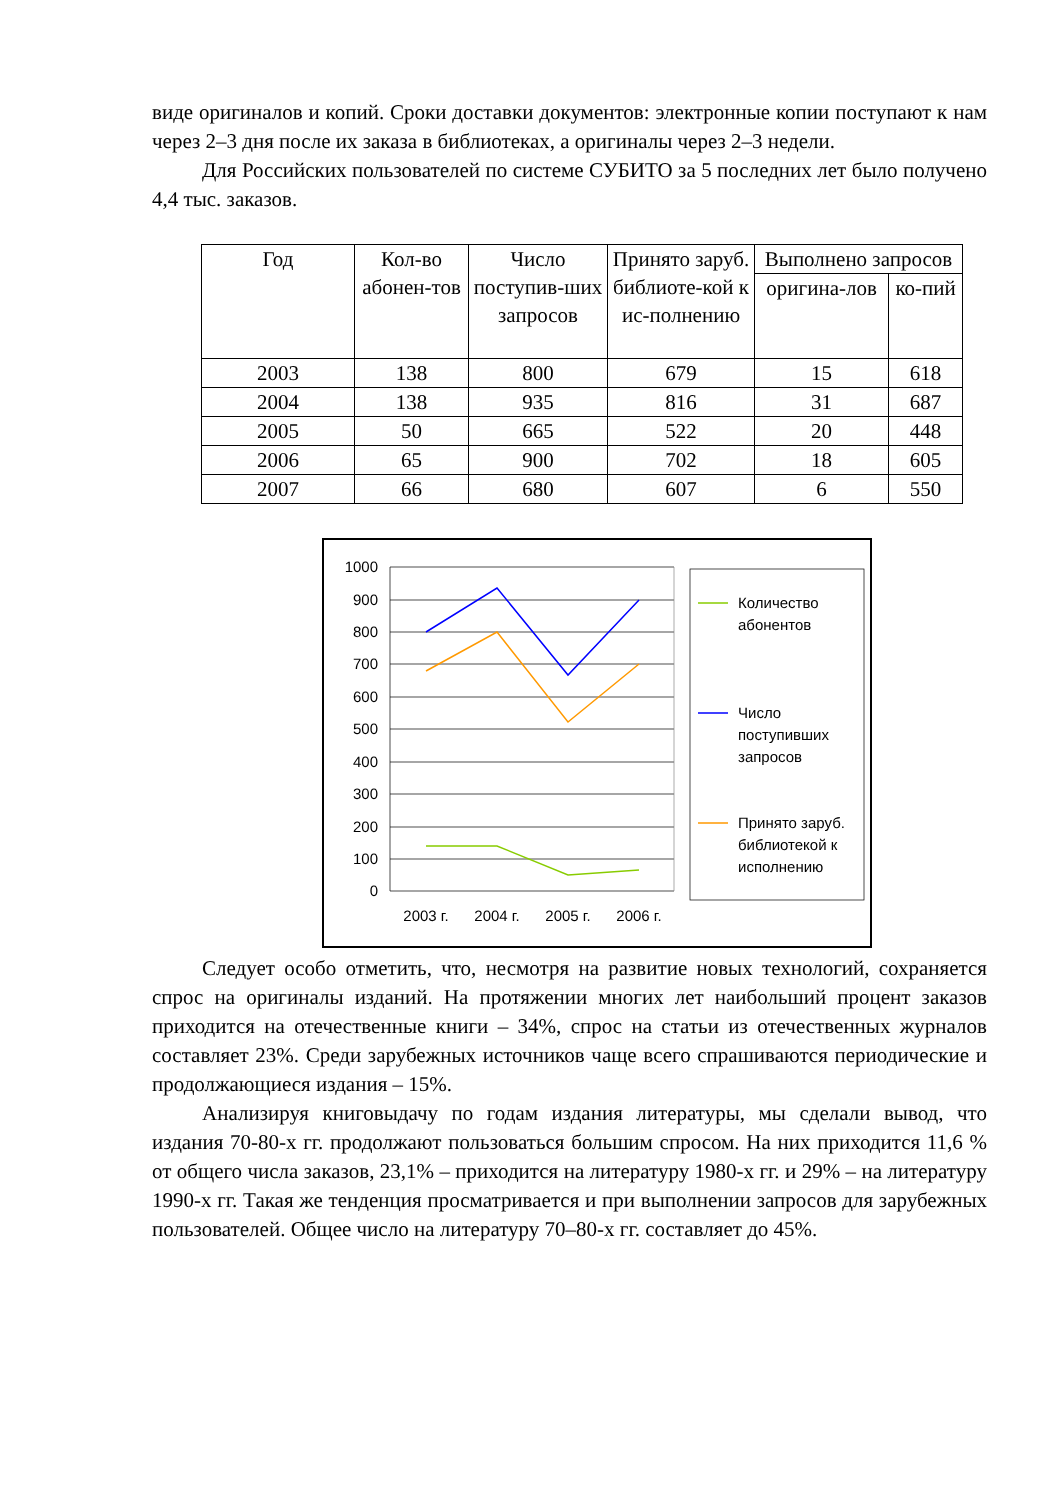виде оригиналов и копий. Сроки доставки документов: электронные копии поступают к нам через 2–3 дня после их заказа в библиотеках, а оригиналы через 2–3 недели.
Для Российских пользователей по системе СУБИТО за 5 последних лет было получено 4,4 тыс. заказов.
| Год | Кол-во абонен-тов | Число поступив-ших запросов | Принято заруб. библиоте-кой к ис-полнению | Выполнено запросов | |
| --- | --- | --- | --- | --- | --- |
| | | | | оригина-лов | ко-пий |
| 2003 | 138 | 800 | 679 | 15 | 618 |
| 2004 | 138 | 935 | 816 | 31 | 687 |
| 2005 | 50 | 665 | 522 | 20 | 448 |
| 2006 | 65 | 900 | 702 | 18 | 605 |
| 2007 | 66 | 680 | 607 | 6 | 550 |
1000
900
800
700
600
500
400
300
200
100
0
2003 г.
2004 г.
2005 г.
2006 г.
Количество
абонентов
Число
поступивших
запросов
Принято заруб.
библиотекой к
исполнению
Следует особо отметить, что, несмотря на развитие новых технологий, сохраняется спрос на оригиналы изданий. На протяжении многих лет наибольший процент заказов приходится на отечественные книги – 34%, спрос на статьи из отечественных журналов составляет 23%. Среди зарубежных источников чаще всего спрашиваются периодические и продолжающиеся издания – 15%.
Анализируя книговыдачу по годам издания литературы, мы сделали вывод, что издания 70-80-х гг. продолжают пользоваться большим спросом. На них приходится 11,6 % от общего числа заказов, 23,1% – приходится на литературу 1980-х гг. и 29% – на литературу 1990-х гг. Такая же тенденция просматривается и при выполнении запросов для зарубежных пользователей. Общее число на литературу 70–80-х гг. составляет до 45%.